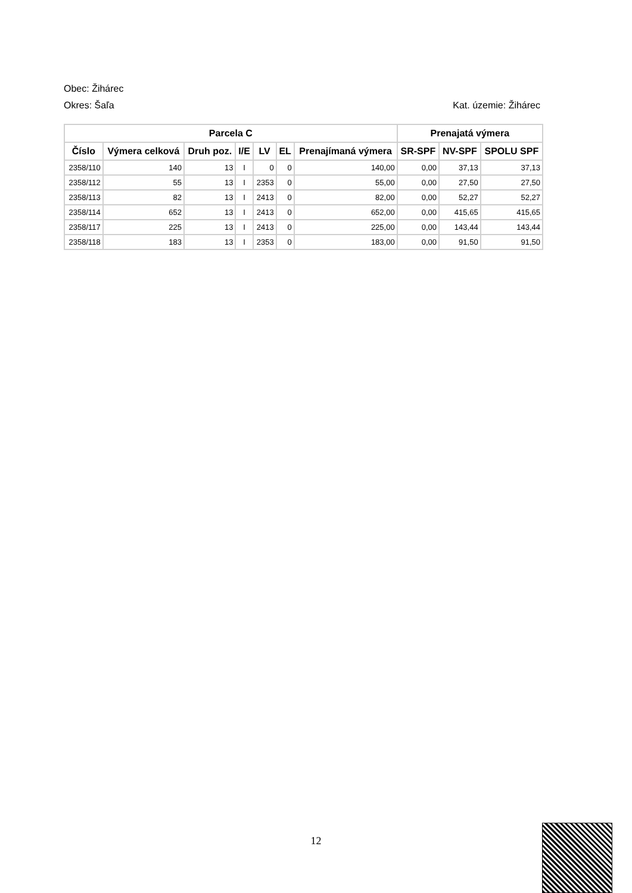Obec: Žihárec
Okres: Šaľa Kat. územie: Žihárec
| Parcela C | | | | | | | Prenajatá výmera | | |
| --- | --- | --- | --- | --- | --- | --- | --- | --- | --- |
| Číslo | Výmera celková | Druh poz. | I/E | LV | EL | Prenajímaná výmera | SR-SPF | NV-SPF | SPOLU SPF |
| 2358/110 | 140 | 13 | I | 0 | 0 | 140,00 | 0,00 | 37,13 | 37,13 |
| 2358/112 | 55 | 13 | I | 2353 | 0 | 55,00 | 0,00 | 27,50 | 27,50 |
| 2358/113 | 82 | 13 | I | 2413 | 0 | 82,00 | 0,00 | 52,27 | 52,27 |
| 2358/114 | 652 | 13 | I | 2413 | 0 | 652,00 | 0,00 | 415,65 | 415,65 |
| 2358/117 | 225 | 13 | I | 2413 | 0 | 225,00 | 0,00 | 143,44 | 143,44 |
| 2358/118 | 183 | 13 | I | 2353 | 0 | 183,00 | 0,00 | 91,50 | 91,50 |
12